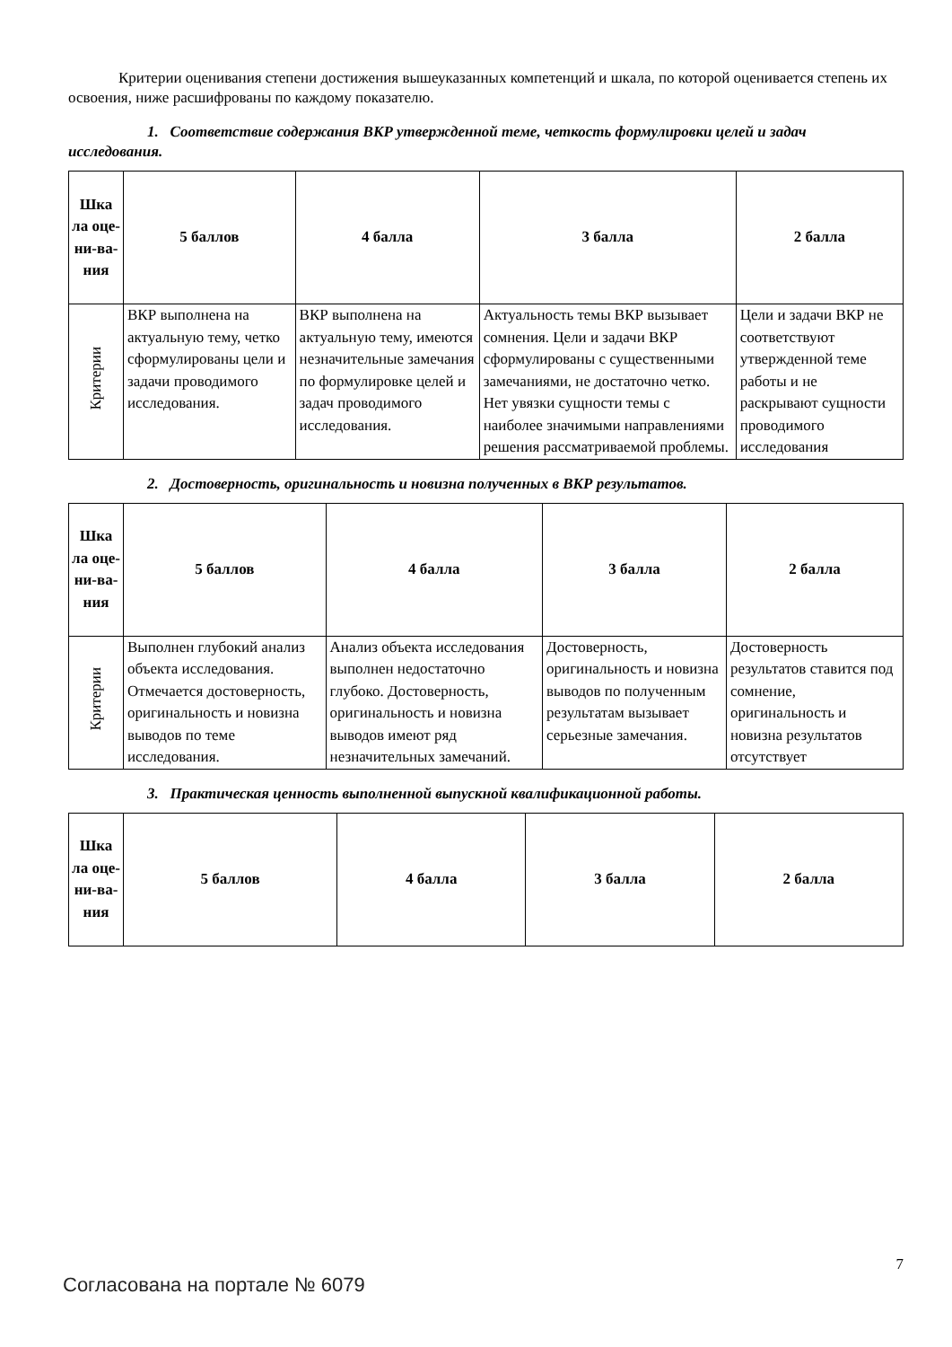Критерии оценивания степени достижения вышеуказанных компетенций и шкала, по которой оценивается степень их освоения, ниже расшифрованы по каждому показателю.
1. Соответствие содержания ВКР утвержденной теме, четкость формулировки целей и задач исследования.
| Шка ла оце-ни-ва-ния | 5 баллов | 4 балла | 3 балла | 2 балла |
| --- | --- | --- | --- | --- |
| Критерии | ВКР выполнена на актуальную тему, четко сформулированы цели и задачи проводимого исследования. | ВКР выполнена на актуальную тему, имеются незначительные замечания по формулировке целей и задач проводимого исследования. | Актуальность темы ВКР вызывает сомнения. Цели и задачи ВКР сформулированы с существенными замечаниями, не достаточно четко. Нет увязки сущности темы с наиболее значимыми направлениями решения рассматриваемой проблемы. | Цели и задачи ВКР не соответствуют утвержденной теме работы и не раскрывают сущности проводимого исследования |
2. Достоверность, оригинальность и новизна полученных в ВКР результатов.
| Шка ла оце-ни-ва-ния | 5 баллов | 4 балла | 3 балла | 2 балла |
| --- | --- | --- | --- | --- |
| Критерии | Выполнен глубокий анализ объекта исследования. Отмечается достоверность, оригинальность и новизна выводов по теме исследования. | Анализ объекта исследования выполнен недостаточно глубоко. Достоверность, оригинальность и новизна выводов имеют ряд незначительных замечаний. | Достоверность, оригинальность и новизна выводов по полученным результатам вызывает серьезные замечания. | Достоверность результатов ставится под сомнение, оригинальность и новизна результатов отсутствует |
3. Практическая ценность выполненной выпускной квалификационной работы.
| Шка ла оце-ни-ва-ния | 5 баллов | 4 балла | 3 балла | 2 балла |
| --- | --- | --- | --- | --- |
7
Согласована на портале № 6079